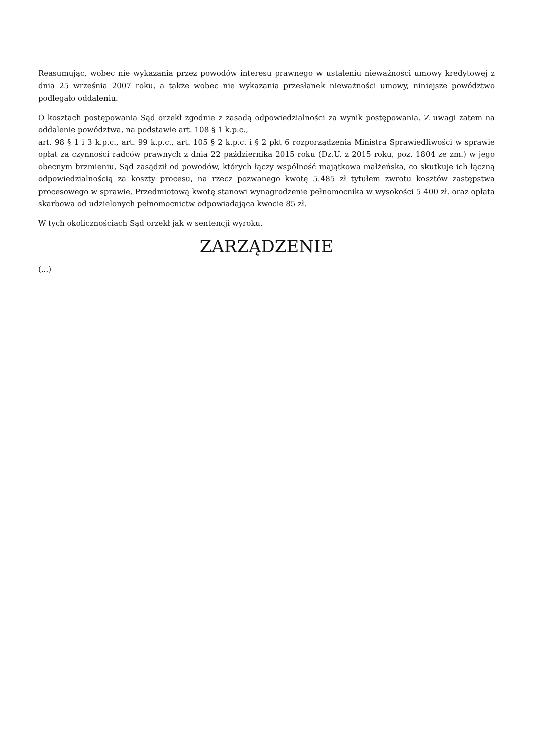Reasumując, wobec nie wykazania przez powodów interesu prawnego w ustaleniu nieważności umowy kredytowej z dnia 25 września 2007 roku, a także wobec nie wykazania przesłanek nieważności umowy, niniejsze powództwo podlegało oddaleniu.
O kosztach postępowania Sąd orzekł zgodnie z zasadą odpowiedzialności za wynik postępowania. Z uwagi zatem na oddalenie powództwa, na podstawie art. 108 § 1 k.p.c.,
art. 98 § 1 i 3 k.p.c., art. 99 k.p.c., art. 105 § 2 k.p.c. i § 2 pkt 6 rozporządzenia Ministra Sprawiedliwości w sprawie opłat za czynności radców prawnych z dnia 22 października 2015 roku (Dz.U. z 2015 roku, poz. 1804 ze zm.) w jego obecnym brzmieniu, Sąd zasądził od powodów, których łączy wspólność majątkowa małżeńska, co skutkuje ich łączną odpowiedzialnością za koszty procesu, na rzecz pozwanego kwotę 5.485 zł tytułem zwrotu kosztów zastępstwa procesowego w sprawie. Przedmiotową kwotę stanowi wynagrodzenie pełnomocnika w wysokości 5 400 zł. oraz opłata skarbowa od udzielonych pełnomocnictw odpowiadająca kwocie 85 zł.
W tych okolicznościach Sąd orzekł jak w sentencji wyroku.
ZARZĄDZENIE
(...)